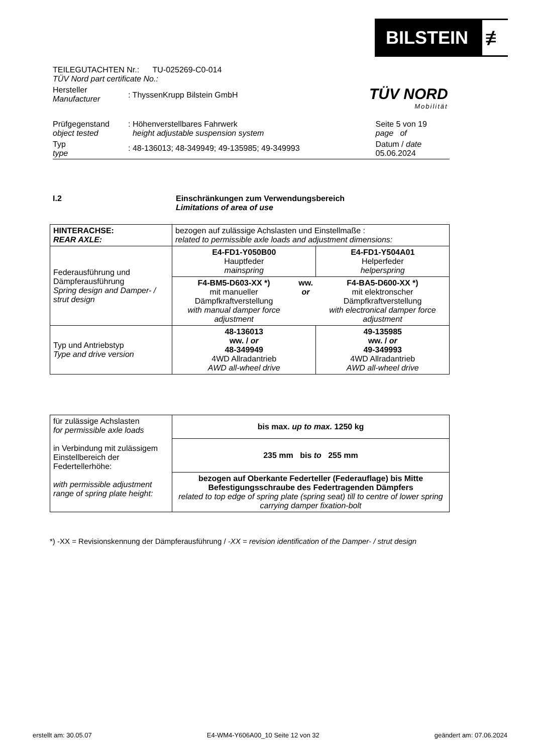BILSTEIN ≢
| TEILEGUTACHTEN Nr.: TU-025269-C0-014 TÜV Nord part certificate No.: | | |
| Hersteller Manufacturer | : ThyssenKrupp Bilstein GmbH | |
| Prüfgegenstand object tested | : Höhenverstellbares Fahrwerk height adjustable suspension system | Seite 5 von 19 page of |
| Typ type | : 48-136013; 48-349949; 49-135985; 49-349993 | Datum / date 05.06.2024 |
TÜV NORD
Mobilität
I.2 Einschränkungen zum Verwendungsbereich
Limitations of area of use
| HINTERACHSE: REAR AXLE: | bezogen auf zulässige Achslasten und Einstellmaße : related to permissible axle loads and adjustment dimensions: | | |
| Federausführung und Dämpferausführung Spring design and Damper- / strut design | E4-FD1-Y050B00 Hauptfeder mainspring | | E4-FD1-Y504A01 Helperfeder helperspring |
| | F4-BM5-D603-XX *) mit manueller Dämpfkraftverstellung with manual damper force adjustment | ww. or | F4-BA5-D600-XX *) mit elektronscher Dämpfkraftverstellung with electronical damper force adjustment |
| Typ und Antriebstyp Type and drive version | 48-136013 ww. / or 48-349949 4WD Allradantrieb AWD all-wheel drive | | 49-135985 ww. / or 49-349993 4WD Allradantrieb AWD all-wheel drive |
| für zulässige Achslasten for permissible axle loads in Verbindung mit zulässigem Einstellbereich der Federtellerhöhe: with permissible adjustment range of spring plate height: | bis max. up to max. 1250 kg |
| | 235 mm bis to 255 mm |
| | bezogen auf Oberkante Federteller (Federauflage) bis Mitte Befestigungsschraube des Federtragenden Dämpfers related to top edge of spring plate (spring seat) till to centre of lower spring carrying damper fixation-bolt |
*) -XX = Revisionskennung der Dämpferausführung / -XX = revision identification of the Damper- / strut design
erstellt am: 30.05.07 E4-WM4-Y606A00_10 Seite 12 von 32 geändert am: 07.06.2024